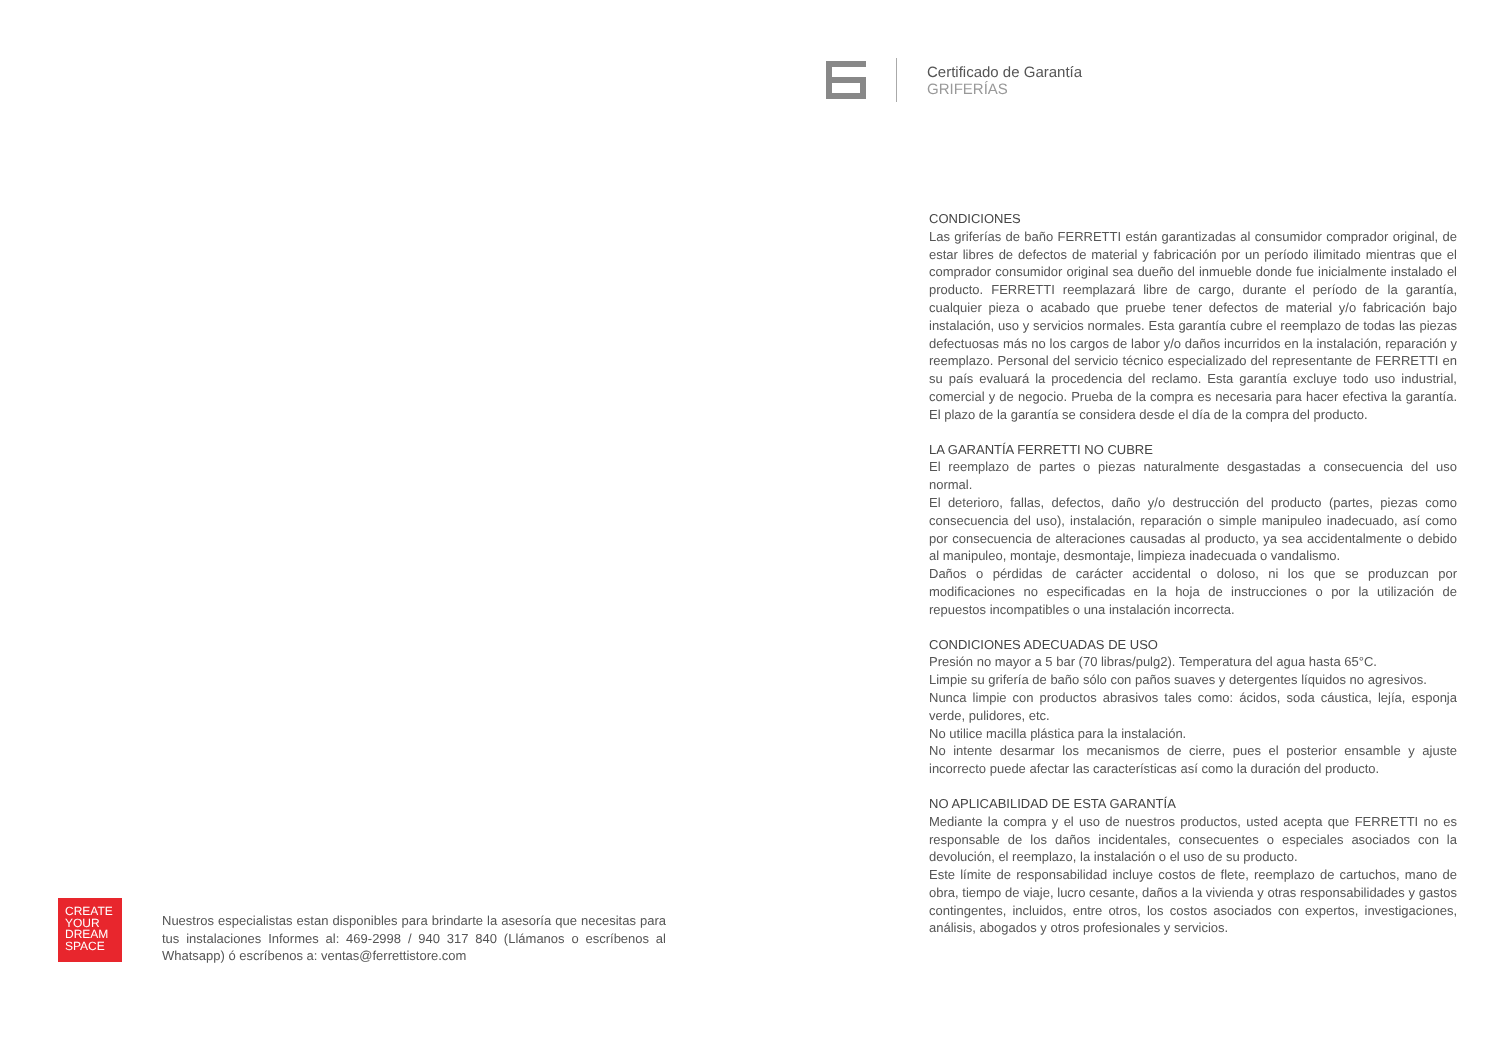CREATE
YOUR
DREAM
SPACE
Nuestros especialistas estan disponibles para brindarte la asesoría que necesitas para tus instalaciones Informes al: 469-2998 / 940 317 840 (Llámanos o escríbenos al Whatsapp) ó escríbenos a: ventas@ferrettistore.com
Certificado de Garantía
GRIFERÍAS
CONDICIONES
Las griferías de baño FERRETTI están garantizadas al consumidor comprador original, de estar libres de defectos de material y fabricación por un período ilimitado mientras que el comprador consumidor original sea dueño del inmueble donde fue inicialmente instalado el producto. FERRETTI reemplazará libre de cargo, durante el período de la garantía, cualquier pieza o acabado que pruebe tener defectos de material y/o fabricación bajo instalación, uso y servicios normales. Esta garantía cubre el reemplazo de todas las piezas defectuosas más no los cargos de labor y/o daños incurridos en la instalación, reparación y reemplazo. Personal del servicio técnico especializado del representante de FERRETTI en su país evaluará la procedencia del reclamo. Esta garantía excluye todo uso industrial, comercial y de negocio. Prueba de la compra es necesaria para hacer efectiva la garantía. El plazo de la garantía se considera desde el día de la compra del producto.
LA GARANTÍA FERRETTI NO CUBRE
El reemplazo de partes o piezas naturalmente desgastadas a consecuencia del uso normal.
El deterioro, fallas, defectos, daño y/o destrucción del producto (partes, piezas como consecuencia del uso), instalación, reparación o simple manipuleo inadecuado, así como por consecuencia de alteraciones causadas al producto, ya sea accidentalmente o debido al manipuleo, montaje, desmontaje, limpieza inadecuada o vandalismo.
Daños o pérdidas de carácter accidental o doloso, ni los que se produzcan por modificaciones no especificadas en la hoja de instrucciones o por la utilización de repuestos incompatibles o una instalación incorrecta.
CONDICIONES ADECUADAS DE USO
Presión no mayor a 5 bar (70 libras/pulg2). Temperatura del agua hasta 65°C.
Limpie su grifería de baño sólo con paños suaves y detergentes líquidos no agresivos.
Nunca limpie con productos abrasivos tales como: ácidos, soda cáustica, lejía, esponja verde, pulidores, etc.
No utilice macilla plástica para la instalación.
No intente desarmar los mecanismos de cierre, pues el posterior ensamble y ajuste incorrecto puede afectar las características así como la duración del producto.
NO APLICABILIDAD DE ESTA GARANTÍA
Mediante la compra y el uso de nuestros productos, usted acepta que FERRETTI no es responsable de los daños incidentales, consecuentes o especiales asociados con la devolución, el reemplazo, la instalación o el uso de su producto.
Este límite de responsabilidad incluye costos de flete, reemplazo de cartuchos, mano de obra, tiempo de viaje, lucro cesante, daños a la vivienda y otras responsabilidades y gastos contingentes, incluidos, entre otros, los costos asociados con expertos, investigaciones, análisis, abogados y otros profesionales y servicios.